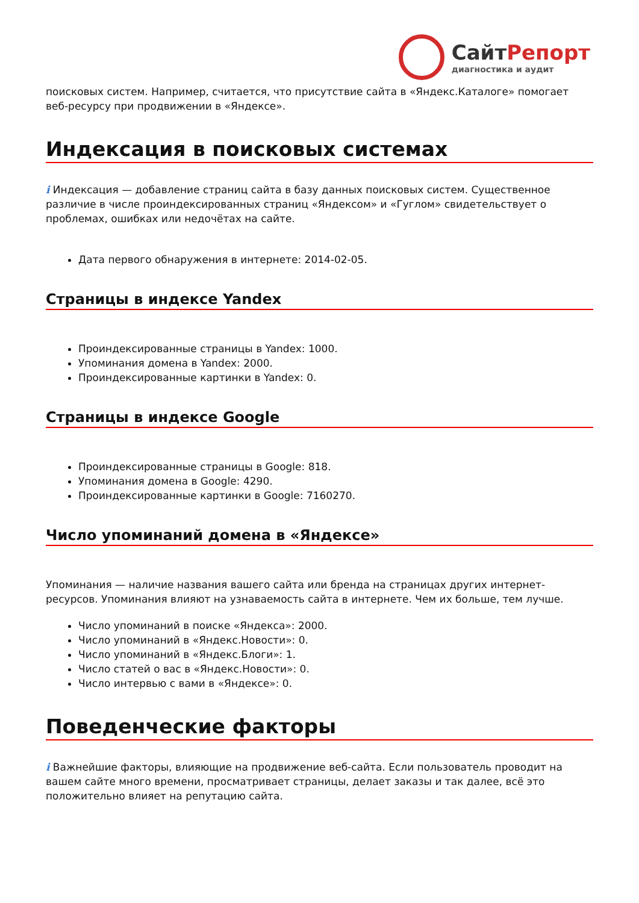СайтРепорт
диагностика и аудит
поисковых систем. Например, считается, что присутствие сайта в «Яндекс.Каталоге» помогает веб-ресурсу при продвижении в «Яндексе».
Индексация в поисковых системах
i Индексация — добавление страниц сайта в базу данных поисковых систем. Существенное различие в числе проиндексированных страниц «Яндексом» и «Гуглом» свидетельствует о проблемах, ошибках или недочётах на сайте.
Дата первого обнаружения в интернете: 2014-02-05.
Страницы в индексе Yandex
Проиндексированные страницы в Yandex: 1000.
Упоминания домена в Yandex: 2000.
Проиндексированные картинки в Yandex: 0.
Страницы в индексе Google
Проиндексированные страницы в Google: 818.
Упоминания домена в Google: 4290.
Проиндексированные картинки в Google: 7160270.
Число упоминаний домена в «Яндексе»
Упоминания — наличие названия вашего сайта или бренда на страницах других интернет-ресурсов. Упоминания влияют на узнаваемость сайта в интернете. Чем их больше, тем лучше.
Число упоминаний в поиске «Яндекса»: 2000.
Число упоминаний в «Яндекс.Новости»: 0.
Число упоминаний в «Яндекс.Блоги»: 1.
Число статей о вас в «Яндекс.Новости»: 0.
Число интервью с вами в «Яндексе»: 0.
Поведенческие факторы
i Важнейшие факторы, влияющие на продвижение веб-сайта. Если пользователь проводит на вашем сайте много времени, просматривает страницы, делает заказы и так далее, всё это положительно влияет на репутацию сайта.